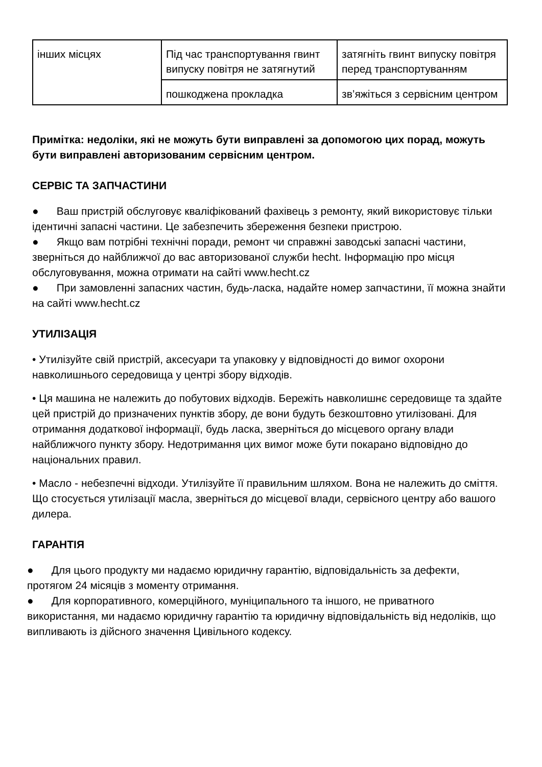| інших місцях | Під час транспортування гвинт випуску повітря не затягнутий | затягніть гвинт випуску повітря перед транспортуванням |
| | пошкоджена прокладка | зв’яжіться з сервісним центром |
Примітка: недоліки, які не можуть бути виправлені за допомогою цих порад, можуть бути виправлені авторизованим сервісним центром.
СЕРВІС ТА ЗАПЧАСТИНИ
● Ваш пристрій обслуговує кваліфікований фахівець з ремонту, який використовує тільки ідентичні запасні частини. Це забезпечить збереження безпеки пристрою.
● Якщо вам потрібні технічні поради, ремонт чи справжні заводські запасні частини, зверніться до найближчої до вас авторизованої служби hecht. Інформацію про місця обслуговування, можна отримати на сайті www.hecht.cz
● При замовленні запасних частин, будь-ласка, надайте номер запчастини, її можна знайти на сайті www.hecht.cz
УТИЛІЗАЦІЯ
• Утилізуйте свій пристрій, аксесуари та упаковку у відповідності до вимог охорони навколишнього середовища у центрі збору відходів.
• Ця машина не належить до побутових відходів. Бережіть навколишнє середовище та здайте цей пристрій до призначених пунктів збору, де вони будуть безкоштовно утилізовані. Для отримання додаткової інформації, будь ласка, зверніться до місцевого органу влади найближчого пункту збору. Недотримання цих вимог може бути покарано відповідно до національних правил.
• Масло - небезпечні відходи. Утилізуйте її правильним шляхом. Вона не належить до сміття. Що стосується утилізації масла, зверніться до місцевої влади, сервісного центру або вашого дилера.
ГАРАНТІЯ
● Для цього продукту ми надаємо юридичну гарантію, відповідальність за дефекти, протягом 24 місяців з моменту отримання.
● Для корпоративного, комерційного, муніципального та іншого, не приватного використання, ми надаємо юридичну гарантію та юридичну відповідальність від недоліків, що випливають із дійсного значення Цивільного кодексу.